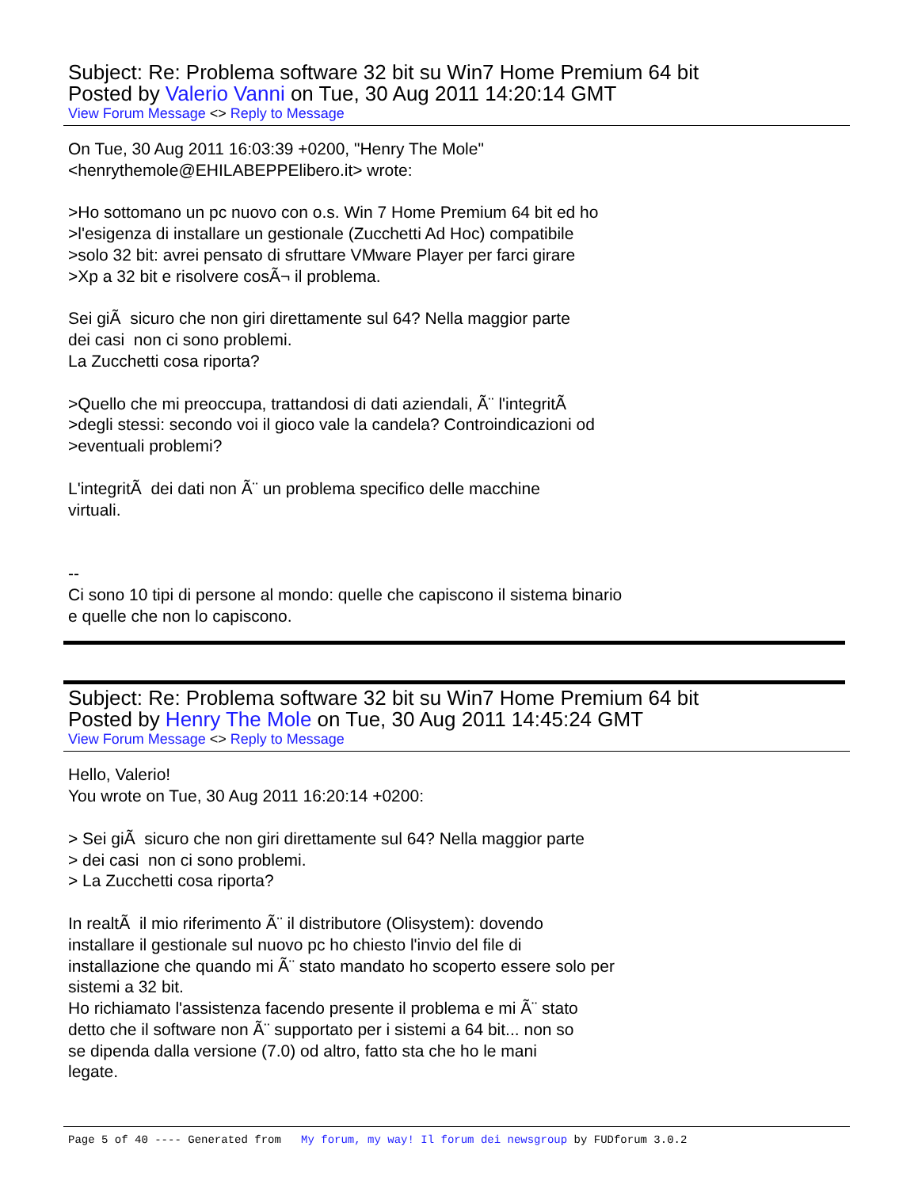Subject: Re: Problema software 32 bit su Win7 Home Premium 64 bit
Posted by Valerio Vanni on Tue, 30 Aug 2011 14:20:14 GMT
View Forum Message <> Reply to Message
On Tue, 30 Aug 2011 16:03:39 +0200, "Henry The Mole" <henrythemole@EHILABEPPElibero.it> wrote: >Ho sottomano un pc nuovo con o.s. Win 7 Home Premium 64 bit ed ho >l'esigenza di installare un gestionale (Zucchetti Ad Hoc) compatibile >solo 32 bit: avrei pensato di sfruttare VMware Player per farci girare >Xp a 32 bit e risolvere cosÃ¬ il problema. Sei giÃ sicuro che non giri direttamente sul 64? Nella maggior parte dei casi non ci sono problemi. La Zucchetti cosa riporta? >Quello che mi preoccupa, trattandosi di dati aziendali, Ã¨ l'integritÃ >degli stessi: secondo voi il gioco vale la candela? Controindicazioni od >eventuali problemi? L'integritÃ dei dati non Ã¨ un problema specifico delle macchine virtuali. -- Ci sono 10 tipi di persone al mondo: quelle che capiscono il sistema binario e quelle che non lo capiscono.
Subject: Re: Problema software 32 bit su Win7 Home Premium 64 bit
Posted by Henry The Mole on Tue, 30 Aug 2011 14:45:24 GMT
View Forum Message <> Reply to Message
Hello, Valerio! You wrote on Tue, 30 Aug 2011 16:20:14 +0200: > Sei giÃ sicuro che non giri direttamente sul 64? Nella maggior parte > dei casi non ci sono problemi. > La Zucchetti cosa riporta? In realtÃ il mio riferimento Ã¨ il distributore (Olisystem): dovendo installare il gestionale sul nuovo pc ho chiesto l'invio del file di installazione che quando mi Ã¨ stato mandato ho scoperto essere solo per sistemi a 32 bit. Ho richiamato l'assistenza facendo presente il problema e mi Ã¨ stato detto che il software non Ã¨ supportato per i sistemi a 64 bit... non so se dipenda dalla versione (7.0) od altro, fatto sta che ho le mani legate.
Page 5 of 40 ---- Generated from My forum, my way! Il forum dei newsgroup by FUDforum 3.0.2